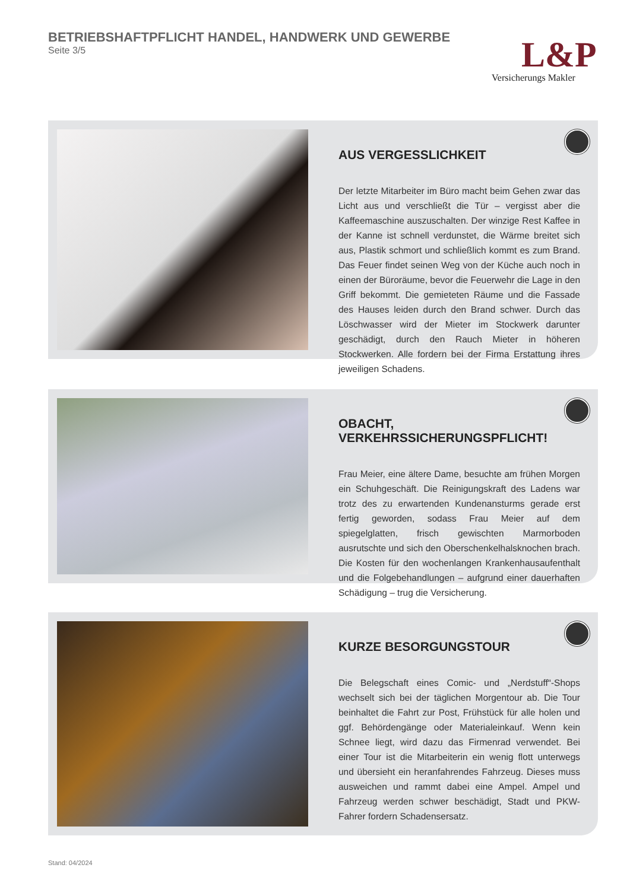BETRIEBSHAFTPFLICHT HANDEL, HANDWERK UND GEWERBE
Seite 3/5
L&P
Versicherungs Makler
AUS VERGESSLICHKEIT
Der letzte Mitarbeiter im Büro macht beim Gehen zwar das Licht aus und verschließt die Tür – vergisst aber die Kaffeemaschine auszuschalten. Der winzige Rest Kaffee in der Kanne ist schnell verdunstet, die Wärme breitet sich aus, Plastik schmort und schließlich kommt es zum Brand. Das Feuer findet seinen Weg von der Küche auch noch in einen der Büroräume, bevor die Feuerwehr die Lage in den Griff bekommt. Die gemieteten Räume und die Fassade des Hauses leiden durch den Brand schwer. Durch das Löschwasser wird der Mieter im Stockwerk darunter geschädigt, durch den Rauch Mieter in höheren Stockwerken. Alle fordern bei der Firma Erstattung ihres jeweiligen Schadens.
OBACHT, VERKEHRSSICHERUNGSPFLICHT!
Frau Meier, eine ältere Dame, besuchte am frühen Morgen ein Schuhgeschäft. Die Reinigungskraft des Ladens war trotz des zu erwartenden Kundenansturms gerade erst fertig geworden, sodass Frau Meier auf dem spiegelglatten, frisch gewischten Marmorboden ausrutschte und sich den Oberschenkelhalsknochen brach. Die Kosten für den wochenlangen Krankenhausaufenthalt und die Folgebehandlungen – aufgrund einer dauerhaften Schädigung – trug die Versicherung.
KURZE BESORGUNGSTOUR
Die Belegschaft eines Comic- und „Nerdstuff“-Shops wechselt sich bei der täglichen Morgentour ab. Die Tour beinhaltet die Fahrt zur Post, Frühstück für alle holen und ggf. Behördengänge oder Materialeinkauf. Wenn kein Schnee liegt, wird dazu das Firmenrad verwendet. Bei einer Tour ist die Mitarbeiterin ein wenig flott unterwegs und übersieht ein heranfahrendes Fahrzeug. Dieses muss ausweichen und rammt dabei eine Ampel. Ampel und Fahrzeug werden schwer beschädigt, Stadt und PKW-Fahrer fordern Schadensersatz.
Stand: 04/2024